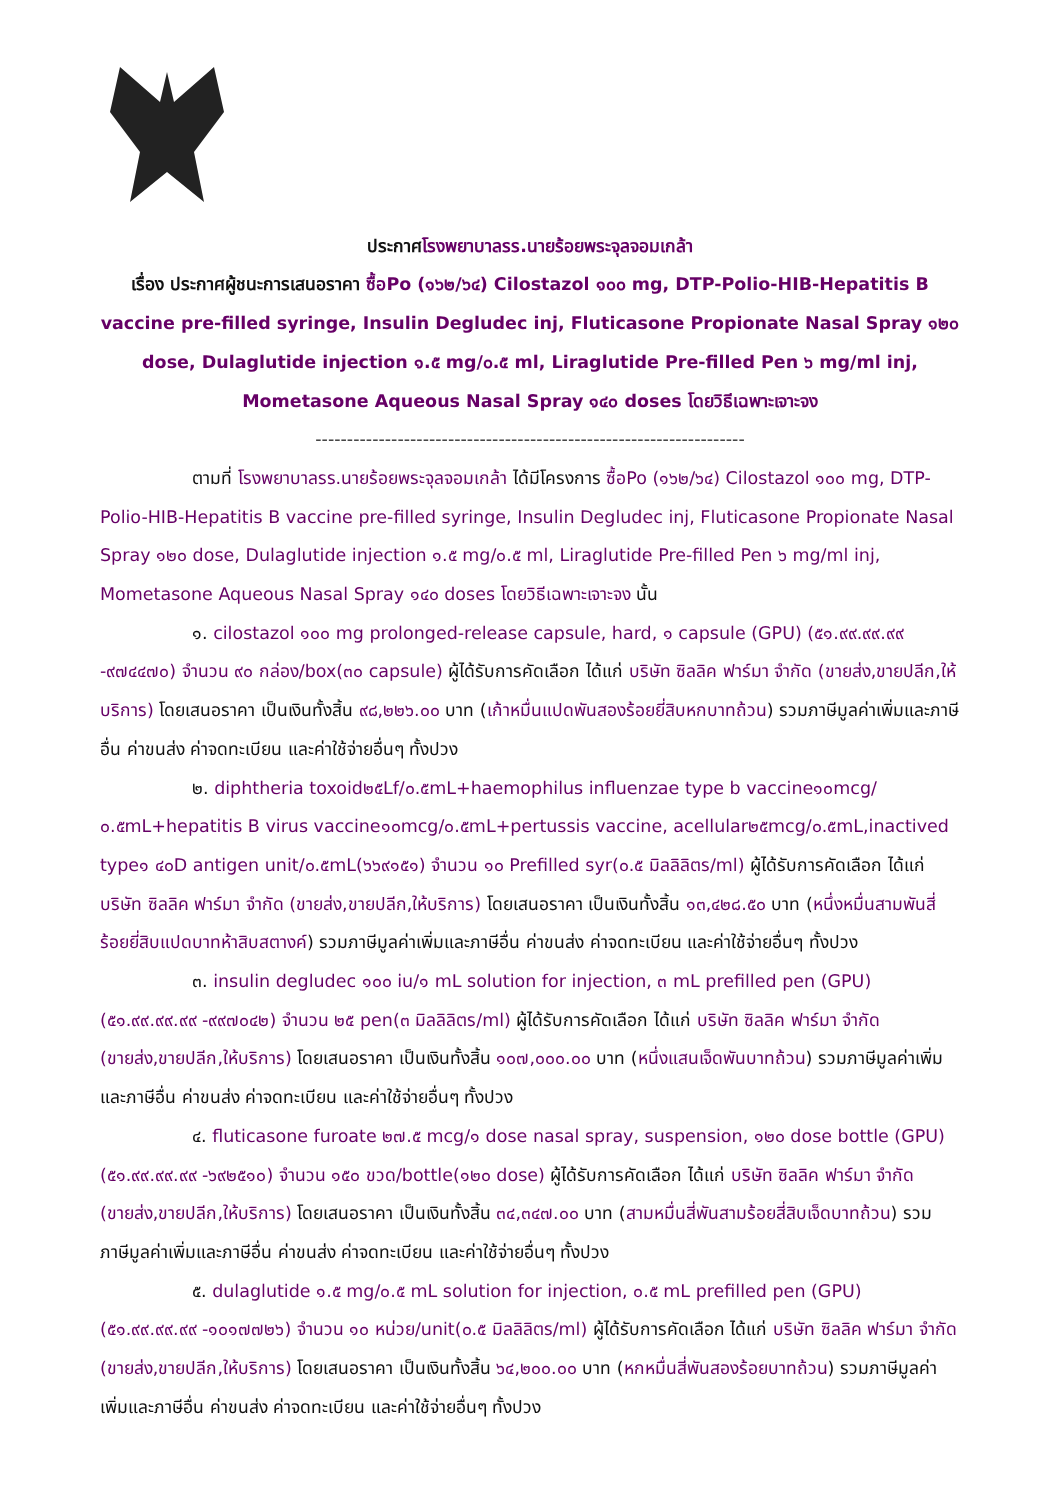ประกาศโรงพยาบาลรร.นายร้อยพระจุลจอมเกล้า
เรื่อง ประกาศผู้ชนะการเสนอราคา ซื้อPo (๑๖๒/๖๔) Cilostazol ๑๐๐ mg, DTP-Polio-HIB-Hepatitis B vaccine pre-filled syringe, Insulin Degludec inj, Fluticasone Propionate Nasal Spray ๑๒๐ dose, Dulaglutide injection ๑.๕ mg/๐.๕ ml, Liraglutide Pre-filled Pen ๖ mg/ml inj, Mometasone Aqueous Nasal Spray ๑๔๐ doses โดยวิธีเฉพาะเจาะจง
--------------------------------------------------------------------
ตามที่ โรงพยาบาลรร.นายร้อยพระจุลจอมเกล้า ได้มีโครงการ ซื้อPo (๑๖๒/๖๔) Cilostazol ๑๐๐ mg, DTP-Polio-HIB-Hepatitis B vaccine pre-filled syringe, Insulin Degludec inj, Fluticasone Propionate Nasal Spray ๑๒๐ dose, Dulaglutide injection ๑.๕ mg/๐.๕ ml, Liraglutide Pre-filled Pen ๖ mg/ml inj, Mometasone Aqueous Nasal Spray ๑๔๐ doses โดยวิธีเฉพาะเจาะจง นั้น
๑. cilostazol ๑๐๐ mg prolonged-release capsule, hard, ๑ capsule (GPU) (๕๑.๙๙.๙๙.๙๙ -๙๗๔๔๗๐) จำนวน ๙๐ กล่อง/box(๓๐ capsule) ผู้ได้รับการคัดเลือก ได้แก่ บริษัท ซิลลิค ฟาร์มา จำกัด (ขายส่ง,ขายปลีก,ให้บริการ) โดยเสนอราคา เป็นเงินทั้งสิ้น ๙๘,๒๒๖.๐๐ บาท (เก้าหมื่นแปดพันสองร้อยยี่สิบหกบาทถ้วน) รวมภาษีมูลค่าเพิ่มและภาษีอื่น ค่าขนส่ง ค่าจดทะเบียน และค่าใช้จ่ายอื่นๆ ทั้งปวง
๒. diphtheria toxoid๒๕Lf/๐.๕mL+haemophilus influenzae type b vaccine๑๐mcg/๐.๕mL+hepatitis B virus vaccine๑๐mcg/๐.๕mL+pertussis vaccine, acellular๒๕mcg/๐.๕mL,inactived type๑ ๔๐D antigen unit/๐.๕mL(๖๖๙๑๕๑) จำนวน ๑๐ Prefilled syr(๐.๕ มิลลิลิตร/ml) ผู้ได้รับการคัดเลือก ได้แก่ บริษัท ซิลลิค ฟาร์มา จำกัด (ขายส่ง,ขายปลีก,ให้บริการ) โดยเสนอราคา เป็นเงินทั้งสิ้น ๑๓,๔๒๘.๕๐ บาท (หนึ่งหมื่นสามพันสี่ร้อยยี่สิบแปดบาทห้าสิบสตางค์) รวมภาษีมูลค่าเพิ่มและภาษีอื่น ค่าขนส่ง ค่าจดทะเบียน และค่าใช้จ่ายอื่นๆ ทั้งปวง
๓. insulin degludec ๑๐๐ iu/๑ mL solution for injection, ๓ mL prefilled pen (GPU) (๕๑.๙๙.๙๙.๙๙ -๙๙๗๐๔๒) จำนวน ๒๕ pen(๓ มิลลิลิตร/ml) ผู้ได้รับการคัดเลือก ได้แก่ บริษัท ซิลลิค ฟาร์มา จำกัด (ขายส่ง,ขายปลีก,ให้บริการ) โดยเสนอราคา เป็นเงินทั้งสิ้น ๑๐๗,๐๐๐.๐๐ บาท (หนึ่งแสนเจ็ดพันบาทถ้วน) รวมภาษีมูลค่าเพิ่มและภาษีอื่น ค่าขนส่ง ค่าจดทะเบียน และค่าใช้จ่ายอื่นๆ ทั้งปวง
๔. fluticasone furoate ๒๗.๕ mcg/๑ dose nasal spray, suspension, ๑๒๐ dose bottle (GPU) (๕๑.๙๙.๙๙.๙๙ -๖๙๒๕๑๐) จำนวน ๑๕๐ ขวด/bottle(๑๒๐ dose) ผู้ได้รับการคัดเลือก ได้แก่ บริษัท ซิลลิค ฟาร์มา จำกัด (ขายส่ง,ขายปลีก,ให้บริการ) โดยเสนอราคา เป็นเงินทั้งสิ้น ๓๔,๓๔๗.๐๐ บาท (สามหมื่นสี่พันสามร้อยสี่สิบเจ็ดบาทถ้วน) รวมภาษีมูลค่าเพิ่มและภาษีอื่น ค่าขนส่ง ค่าจดทะเบียน และค่าใช้จ่ายอื่นๆ ทั้งปวง
๕. dulaglutide ๑.๕ mg/๐.๕ mL solution for injection, ๐.๕ mL prefilled pen (GPU) (๕๑.๙๙.๙๙.๙๙ -๑๐๑๗๗๒๖) จำนวน ๑๐ หน่วย/unit(๐.๕ มิลลิลิตร/ml) ผู้ได้รับการคัดเลือก ได้แก่ บริษัท ซิลลิค ฟาร์มา จำกัด (ขายส่ง,ขายปลีก,ให้บริการ) โดยเสนอราคา เป็นเงินทั้งสิ้น ๖๔,๒๐๐.๐๐ บาท (หกหมื่นสี่พันสองร้อยบาทถ้วน) รวมภาษีมูลค่าเพิ่มและภาษีอื่น ค่าขนส่ง ค่าจดทะเบียน และค่าใช้จ่ายอื่นๆ ทั้งปวง